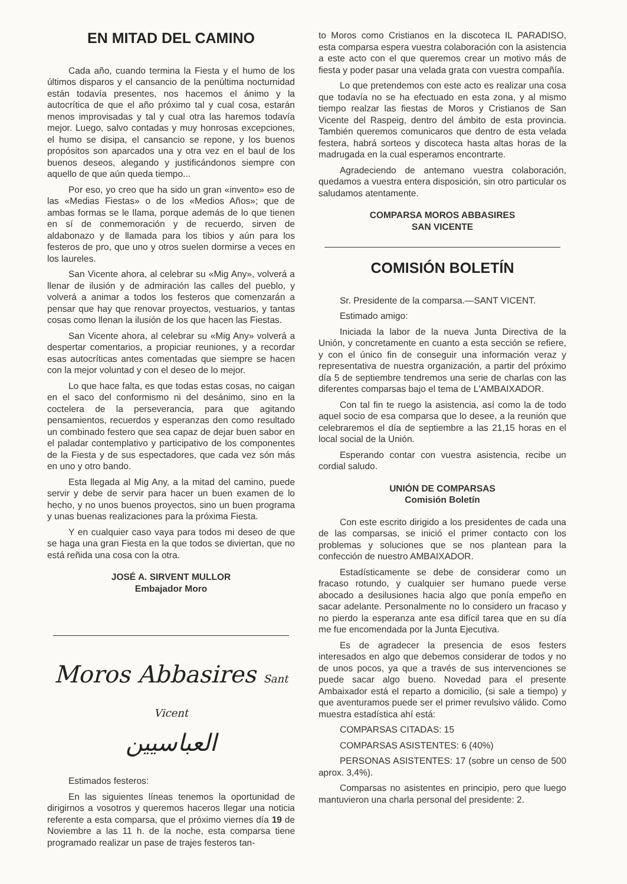EN MITAD DEL CAMINO
Cada año, cuando termina la Fiesta y el humo de los últimos disparos y el cansancio de la penúltima nocturnidad están todavía presentes, nos hacemos el ánimo y la autocrítica de que el año próximo tal y cual cosa, estarán menos improvisadas y tal y cual otra las haremos todavía mejor. Luego, salvo contadas y muy honrosas excepciones, el humo se disipa, el cansancio se repone, y los buenos propósitos son aparcados una y otra vez en el baul de los buenos deseos, alegando y justificándonos siempre con aquello de que aún queda tiempo...
Por eso, yo creo que ha sido un gran «invento» eso de las «Medias Fiestas» o de los «Medios Años»; que de ambas formas se le llama, porque además de lo que tienen en sí de conmemoración y de recuerdo, sirven de aldabonazo y de llamada para los tibios y aún para los festeros de pro, que uno y otros suelen dormirse a veces en los laureles.
San Vicente ahora, al celebrar su «Mig Any», volverá a llenar de ilusión y de admiración las calles del pueblo, y volverá a animar a todos los festeros que comenzarán a pensar que hay que renovar proyectos, vestuarios, y tantas cosas como llenan la ilusión de los que hacen las Fiestas.
San Vicente ahora, al celebrar su «Mig Any» volverá a despertar comentarios, a propiciar reuniones, y a recordar esas autocríticas antes comentadas que siempre se hacen con la mejor voluntad y con el deseo de lo mejor.
Lo que hace falta, es que todas estas cosas, no caigan en el saco del conformismo ni del desánimo, sino en la coctelera de la perseverancia, para que agitando pensamientos, recuerdos y esperanzas den como resultado un combinado festero que sea capaz de dejar buen sabor en el paladar contemplativo y participativo de los componentes de la Fiesta y de sus espectadores, que cada vez són más en uno y otro bando.
Esta llegada al Mig Any, a la mitad del camino, puede servir y debe de servir para hacer un buen examen de lo hecho, y no unos buenos proyectos, sino un buen programa y unas buenas realizaciones para la próxima Fiesta.
Y en cualquier caso vaya para todos mi deseo de que se haga una gran Fiesta en la que todos se diviertan, que no está reñida una cosa con la otra.
JOSÉ A. SIRVENT MULLOR
Embajador Moro
Moros Abbasires Sant Vicent
العباسيين
Estimados festeros:
En las siguientes líneas tenemos la oportunidad de dirigirnos a vosotros y queremos haceros llegar una noticia referente a esta comparsa, que el próximo viernes día 19 de Noviembre a las 11 h. de la noche, esta comparsa tiene programado realizar un pase de trajes festeros tan-
to Moros como Cristianos en la discoteca IL PARADISO, esta comparsa espera vuestra colaboración con la asistencia a este acto con el que queremos crear un motivo más de fiesta y poder pasar una velada grata con vuestra compañía.
Lo que pretendemos con este acto es realizar una cosa que todavía no se ha efectuado en esta zona, y al mismo tiempo realzar las fiestas de Moros y Cristianos de San Vicente del Raspeig, dentro del ámbito de esta provincia. También queremos comunicaros que dentro de esta velada festera, habrá sorteos y discoteca hasta altas horas de la madrugada en la cual esperamos encontrarte.
Agradeciendo de antemano vuestra colaboración, quedamos a vuestra entera disposición, sin otro particular os saludamos atentamente.
COMPARSA MOROS ABBASIRES
SAN VICENTE
COMISIÓN BOLETÍN
Sr. Presidente de la comparsa.—SANT VICENT.
Estimado amigo:
Iniciada la labor de la nueva Junta Directiva de la Unión, y concretamente en cuanto a esta sección se refiere, y con el único fin de conseguir una información veraz y representativa de nuestra organización, a partir del próximo día 5 de septiembre tendremos una serie de charlas con las diferentes comparsas bajo el tema de L'AMBAIXADOR.
Con tal fin te ruego la asistencia, así como la de todo aquel socio de esa comparsa que lo desee, a la reunión que celebraremos el día de septiembre a las 21,15 horas en el local social de la Unión.
Esperando contar con vuestra asistencia, recibe un cordial saludo.
UNIÓN DE COMPARSAS
Comisión Boletín
Con este escrito dirigido a los presidentes de cada una de las comparsas, se inició el primer contacto con los problemas y soluciones que se nos plantean para la confección de nuestro AMBAIXADOR.
Estadísticamente se debe de considerar como un fracaso rotundo, y cualquier ser humano puede verse abocado a desilusiones hacia algo que ponía empeño en sacar adelante. Personalmente no lo considero un fracaso y no pierdo la esperanza ante esa difícil tarea que en su día me fue encomendada por la Junta Ejecutiva.
Es de agradecer la presencia de esos festers interesados en algo que debemos considerar de todos y no de unos pocos, ya que a través de sus intervenciones se puede sacar algo bueno. Novedad para el presente Ambaixador está el reparto a domicilio, (si sale a tiempo) y que aventuramos puede ser el primer revulsivo válido. Como muestra estadística ahí está:
COMPARSAS CITADAS: 15
COMPARSAS ASISTENTES: 6 (40%)
PERSONAS ASISTENTES: 17 (sobre un censo de 500 aprox. 3,4%).
Comparsas no asistentes en principio, pero que luego mantuvieron una charla personal del presidente: 2.